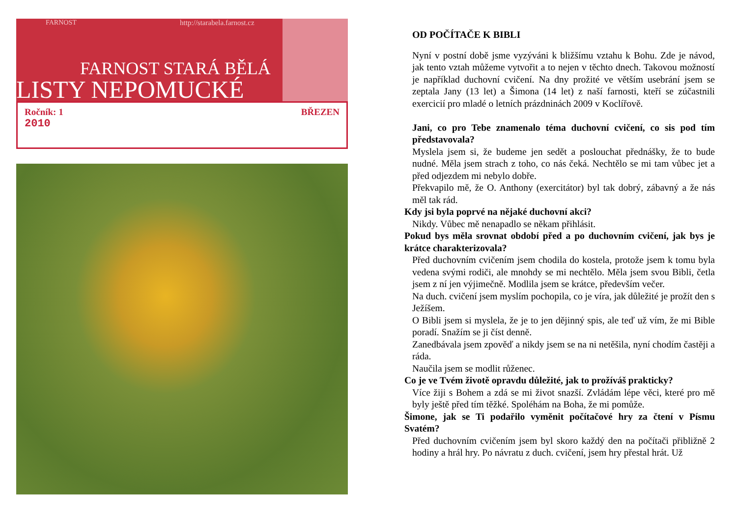FARNOST http://starabela.farnost.cz
FARNOST STARÁ BĚLÁ
LISTY NEPOMUCKÉ
Ročník: 1
2010
BŘEZEN
OD POČÍTAČE K BIBLI
Nyní v postní době jsme vyzýváni k bližšímu vztahu k Bohu. Zde je návod, jak tento vztah můžeme vytvořit a to nejen v těchto dnech. Takovou možností je například duchovní cvičení. Na dny prožité ve větším usebrání jsem se zeptala Jany (13 let) a Šimona (14 let) z naší farnosti, kteří se zúčastnili exercicií pro mladé o letních prázdninách 2009 v Koclířově.
Jani, co pro Tebe znamenalo téma duchovní cvičení, co sis pod tím představovala?
Myslela jsem si, že budeme jen sedět a poslouchat přednášky, že to bude nudné. Měla jsem strach z toho, co nás čeká. Nechtělo se mi tam vůbec jet a před odjezdem mi nebylo dobře.
Překvapilo mě, že O. Anthony (exercitátor) byl tak dobrý, zábavný a že nás měl tak rád.
Kdy jsi byla poprvé na nějaké duchovní akci?
Nikdy. Vůbec mě nenapadlo se někam přihlásit.
Pokud bys měla srovnat období před a po duchovním cvičení, jak bys je krátce charakterizovala?
Před duchovním cvičením jsem chodila do kostela, protože jsem k tomu byla vedena svými rodiči, ale mnohdy se mi nechtělo. Měla jsem svou Bibli, četla jsem z ní jen výjimečně. Modlila jsem se krátce, především večer.
Na duch. cvičení jsem myslím pochopila, co je víra, jak důležité je prožít den s Ježíšem.
O Bibli jsem si myslela, že je to jen dějinný spis, ale teď už vím, že mi Bible poradí. Snažím se ji číst denně.
Zanedbávala jsem zpověď a nikdy jsem se na ni netěšila, nyní chodím častěji a ráda.
Naučila jsem se modlit růženec.
Co je ve Tvém životě opravdu důležité, jak to prožíváš prakticky?
Více žiji s Bohem a zdá se mi život snazší. Zvládám lépe věci, které pro mě byly ještě před tím těžké. Spoléhám na Boha, že mi pomůže.
Šimone, jak se Ti podařilo vyměnit počítačové hry za čtení v Písmu Svatém?
Před duchovním cvičením jsem byl skoro každý den na počítači přibližně 2 hodiny a hrál hry. Po návratu z duch. cvičení, jsem hry přestal hrát. Už